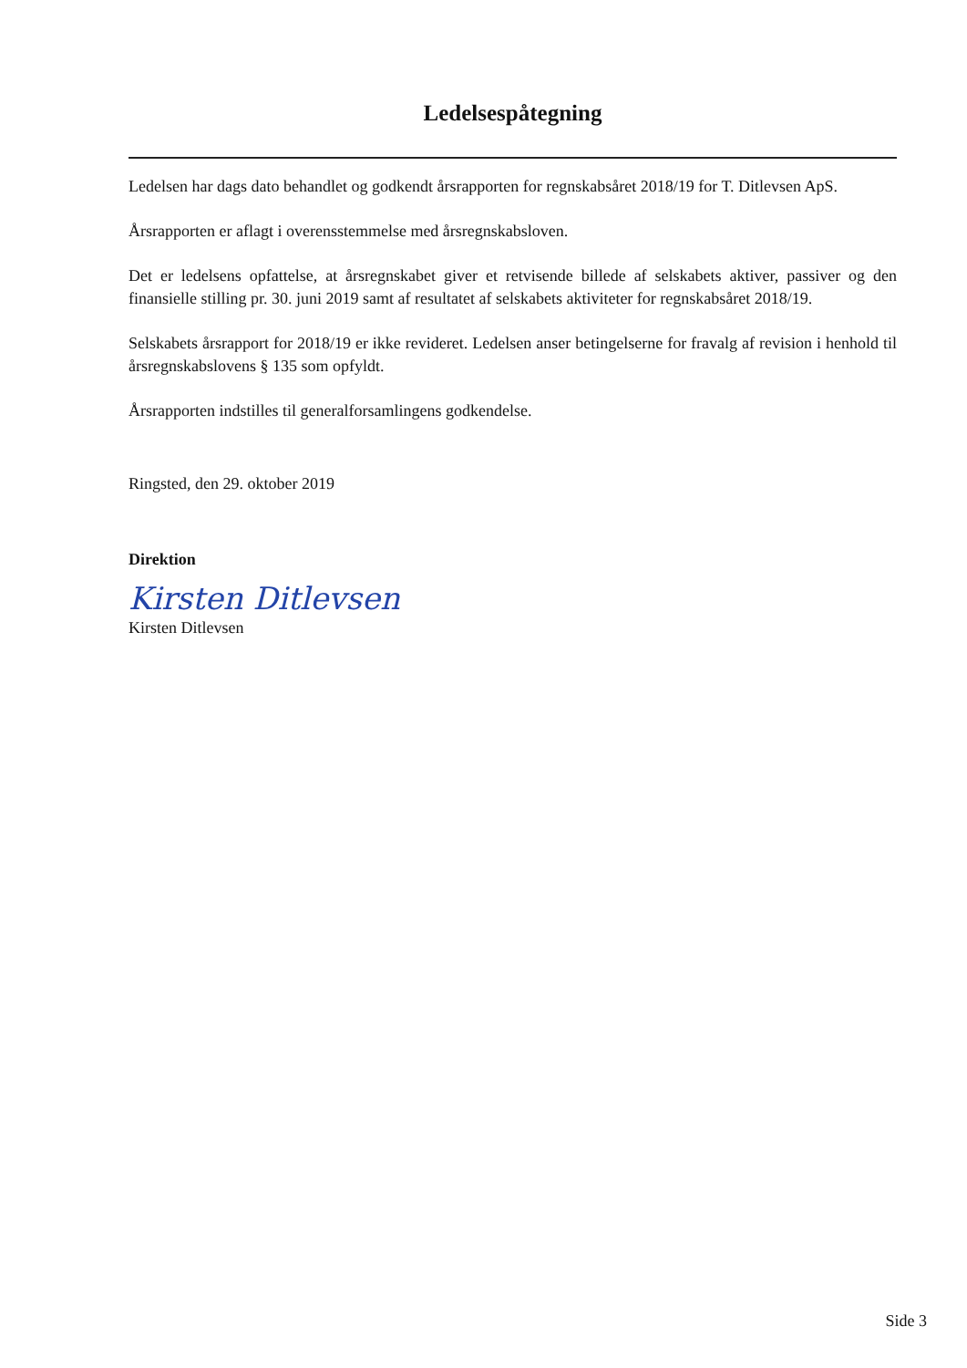Ledelsespåtegning
Ledelsen har dags dato behandlet og godkendt årsrapporten for regnskabsåret 2018/19 for T. Ditlevsen ApS.
Årsrapporten er aflagt i overensstemmelse med årsregnskabsloven.
Det er ledelsens opfattelse, at årsregnskabet giver et retvisende billede af selskabets aktiver, passiver og den finansielle stilling pr. 30. juni 2019 samt af resultatet af selskabets aktiviteter for regnskabsåret 2018/19.
Selskabets årsrapport for 2018/19 er ikke revideret. Ledelsen anser betingelserne for fravalg af revision i henhold til årsregnskabslovens § 135 som opfyldt.
Årsrapporten indstilles til generalforsamlingens godkendelse.
Ringsted, den 29. oktober 2019
Direktion
Kirsten Ditlevsen
Kirsten Ditlevsen
Side 3